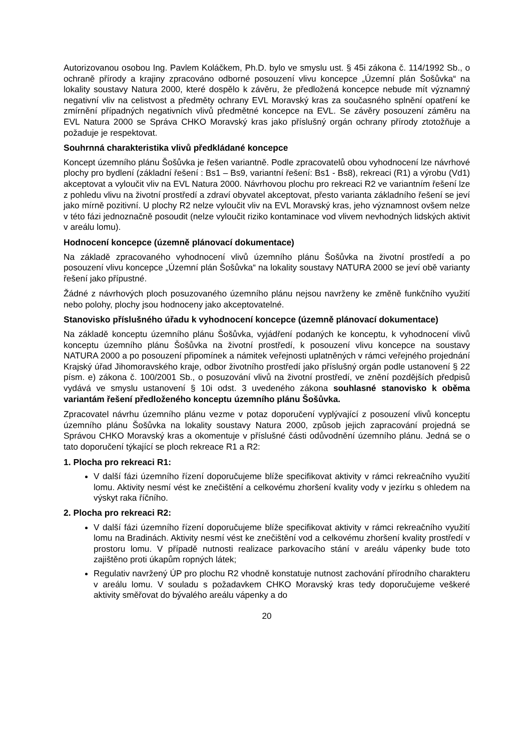Autorizovanou osobou Ing. Pavlem Koláčkem, Ph.D. bylo ve smyslu ust. § 45i zákona č. 114/1992 Sb., o ochraně přírody a krajiny zpracováno odborné posouzení vlivu koncepce „Územní plán Šošůvka“ na lokality soustavy Natura 2000, které dospělo k závěru, že předložená koncepce nebude mít významný negativní vliv na celistvost a předměty ochrany EVL Moravský kras za současného splnění opatření ke zmírnění případných negativních vlivů předmětné koncepce na EVL. Se závěry posouzení záměru na EVL Natura 2000 se Správa CHKO Moravský kras jako příslušný orgán ochrany přírody ztotožňuje a požaduje je respektovat.
Souhrnná charakteristika vlivů předkládané koncepce
Koncept územního plánu Šošůvka je řešen variantně. Podle zpracovatelů obou vyhodnocení lze návrhové plochy pro bydlení (základní řešení : Bs1 – Bs9, variantní řešení: Bs1 - Bs8), rekreaci (R1) a výrobu (Vd1) akceptovat a vyloučit vliv na EVL Natura 2000. Návrhovou plochu pro rekreaci R2 ve variantním řešení lze z pohledu vlivu na životní prostředí a zdraví obyvatel akceptovat, přesto varianta základního řešení se jeví jako mírně pozitivní. U plochy R2 nelze vyloučit vliv na EVL Moravský kras, jeho významnost ovšem nelze v této fázi jednoznačně posoudit (nelze vyloučit riziko kontaminace vod vlivem nevhodných lidských aktivit v areálu lomu).
Hodnocení koncepce (územně plánovací dokumentace)
Na základě zpracovaného vyhodnocení vlivů územního plánu Šošůvka na životní prostředí a po posouzení vlivu koncepce „Územní plán Šošůvka“ na lokality soustavy NATURA 2000 se jeví obě varianty řešení jako přípustné.
Žádné z návrhových ploch posuzovaného územního plánu nejsou navrženy ke změně funkčního využití nebo polohy, plochy jsou hodnoceny jako akceptovatelné.
Stanovisko příslušného úřadu k vyhodnocení koncepce (územně plánovací dokumentace)
Na základě konceptu územního plánu Šošůvka, vyjádření podaných ke konceptu, k vyhodnocení vlivů konceptu územního plánu Šošůvka na životní prostředí, k posouzení vlivu koncepce na soustavy NATURA 2000 a po posouzení připomínek a námitek veřejnosti uplatněných v rámci veřejného projednání Krajský úřad Jihomoravského kraje, odbor životního prostředí jako příslušný orgán podle ustanovení § 22 písm. e) zákona č. 100/2001 Sb., o posuzování vlivů na životní prostředí, ve znění pozdějších předpisů vydává ve smyslu ustanovení § 10i odst. 3 uvedeného zákona souhlasné stanovisko k oběma variantám řešení předloženého konceptu územního plánu Šošůvka.
Zpracovatel návrhu územního plánu vezme v potaz doporučení vyplývající z posouzení vlivů konceptu územního plánu Šošůvka na lokality soustavy Natura 2000, způsob jejich zapracování projedná se Správou CHKO Moravský kras a okomentuje v příslušné části odůvodnění územního plánu. Jedná se o tato doporučení týkající se ploch rekreace R1 a R2:
1. Plocha pro rekreaci R1:
V další fázi územního řízení doporučujeme blíže specifikovat aktivity v rámci rekreačního využití lomu. Aktivity nesmí vést ke znečištění a celkovému zhoršení kvality vody v jezírku s ohledem na výskyt raka říčního.
2. Plocha pro rekreaci R2:
V další fázi územního řízení doporučujeme blíže specifikovat aktivity v rámci rekreačního využití lomu na Bradinách. Aktivity nesmí vést ke znečištění vod a celkovému zhoršení kvality prostředí v prostoru lomu. V případě nutnosti realizace parkovacího stání v areálu vápenky bude toto zajištěno proti úkapům ropných látek;
Regulativ navržený ÚP pro plochu R2 vhodně konstatuje nutnost zachování přírodního charakteru v areálu lomu. V souladu s požadavkem CHKO Moravský kras tedy doporučujeme veškeré aktivity směřovat do bývalého areálu vápenky a do
20